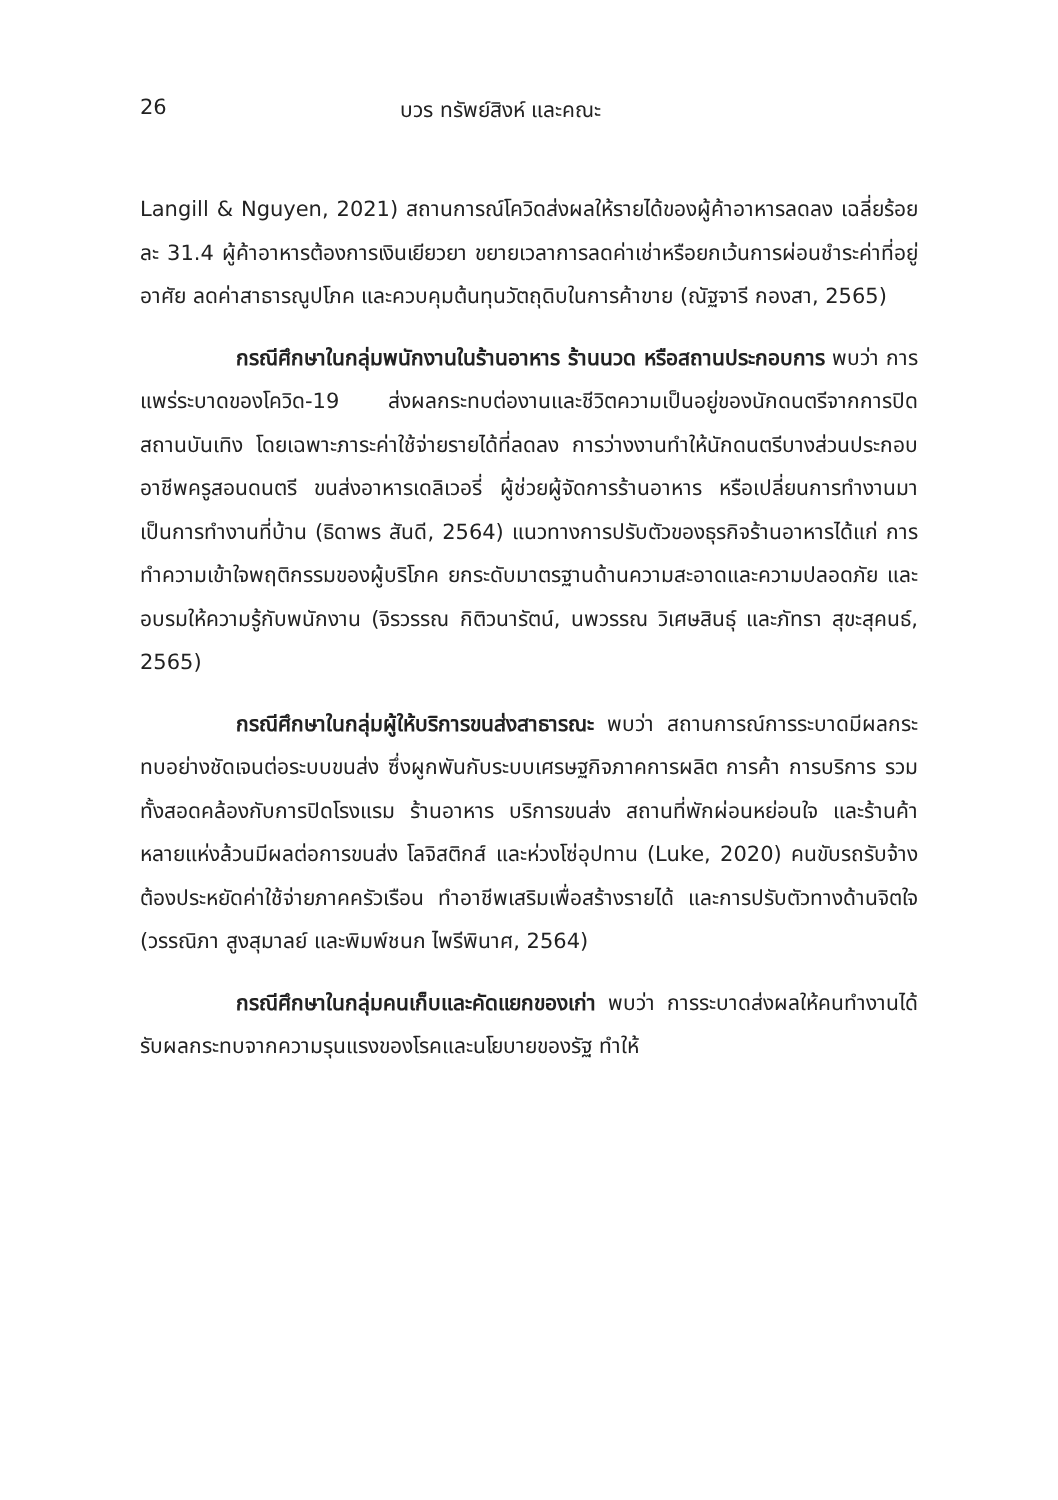26 บวร ทรัพย์สิงห์ และคณะ
Langill & Nguyen, 2021) สถานการณ์โควิดส่งผลให้รายได้ของผู้ค้าอาหารลดลง เฉลี่ยร้อยละ 31.4 ผู้ค้าอาหารต้องการเงินเยียวยา ขยายเวลาการลดค่าเช่าหรือยกเว้นการผ่อนชำระค่าที่อยู่อาศัย ลดค่าสาธารณูปโภค และควบคุมต้นทุนวัตถุดิบในการค้าขาย (ณัฐจารี กองสา, 2565)
กรณีศึกษาในกลุ่มพนักงานในร้านอาหาร ร้านนวด หรือสถานประกอบการ พบว่า การแพร่ระบาดของโควิด-19 ส่งผลกระทบต่องานและชีวิตความเป็นอยู่ของนักดนตรีจากการปิดสถานบันเทิง โดยเฉพาะภาระค่าใช้จ่ายรายได้ที่ลดลง การว่างงานทำให้นักดนตรีบางส่วนประกอบอาชีพครูสอนดนตรี ขนส่งอาหารเดลิเวอรี่ ผู้ช่วยผู้จัดการร้านอาหาร หรือเปลี่ยนการทำงานมาเป็นการทำงานที่บ้าน (ธิดาพร สันดี, 2564) แนวทางการปรับตัวของธุรกิจร้านอาหารได้แก่ การทำความเข้าใจพฤติกรรมของผู้บริโภค ยกระดับมาตรฐานด้านความสะอาดและความปลอดภัย และอบรมให้ความรู้กับพนักงาน (จิรวรรณ กิติวนารัตน์, นพวรรณ วิเศษสินธุ์ และภัทรา สุขะสุคนธ์, 2565)
กรณีศึกษาในกลุ่มผู้ให้บริการขนส่งสาธารณะ พบว่า สถานการณ์การระบาดมีผลกระทบอย่างชัดเจนต่อระบบขนส่ง ซึ่งผูกพันกับระบบเศรษฐกิจภาคการผลิต การค้า การบริการ รวมทั้งสอดคล้องกับการปิดโรงแรม ร้านอาหาร บริการขนส่ง สถานที่พักผ่อนหย่อนใจ และร้านค้าหลายแห่งล้วนมีผลต่อการขนส่ง โลจิสติกส์ และห่วงโซ่อุปทาน (Luke, 2020) คนขับรถรับจ้างต้องประหยัดค่าใช้จ่ายภาคครัวเรือน ทำอาชีพเสริมเพื่อสร้างรายได้ และการปรับตัวทางด้านจิตใจ (วรรณิภา สูงสุมาลย์ และพิมพ์ชนก ไพรีพินาศ, 2564)
กรณีศึกษาในกลุ่มคนเก็บและคัดแยกของเก่า พบว่า การระบาดส่งผลให้คนทำงานได้รับผลกระทบจากความรุนแรงของโรคและนโยบายของรัฐ ทำให้